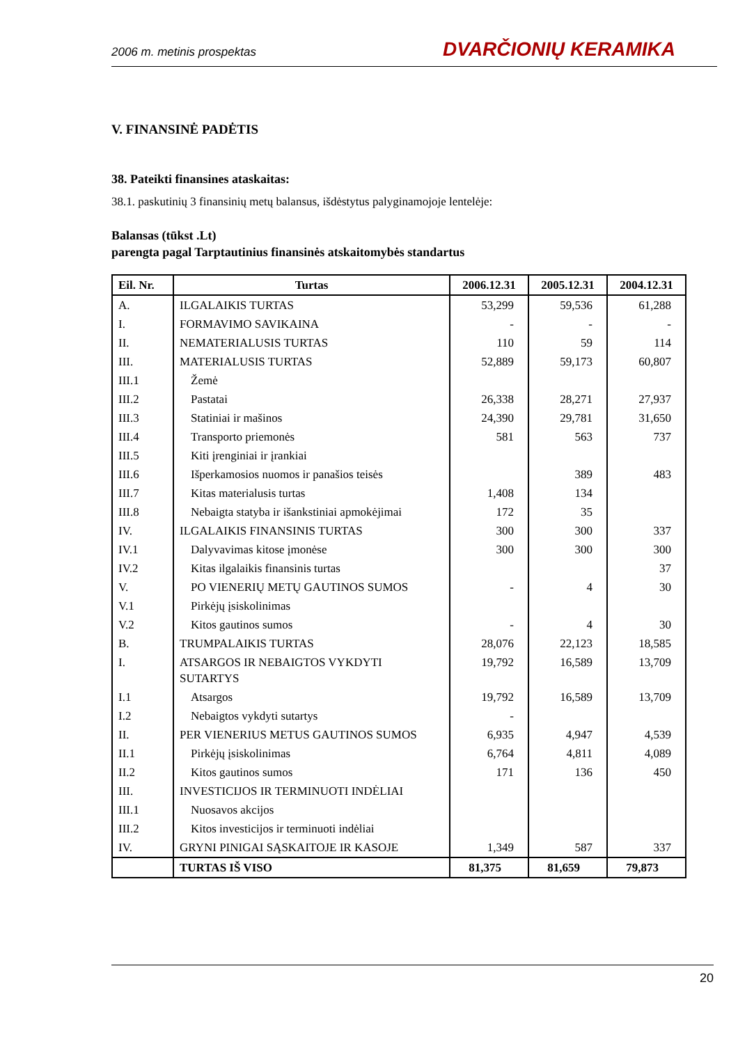2006 m. metinis prospektas DVARČIONIŲ KERAMIKA
V. FINANSINĖ PADĖTIS
38. Pateikti finansines ataskaitas:
38.1. paskutinių 3 finansinių metų balansus, išdėstytus palyginamojoje lentelėje:
Balansas (tūkst .Lt)
parengta pagal Tarptautinius finansinės atskaitomybės standartus
| Eil. Nr. | Turtas | 2006.12.31 | 2005.12.31 | 2004.12.31 |
| --- | --- | --- | --- | --- |
| A. | ILGALAIKIS TURTAS | 53,299 | 59,536 | 61,288 |
| I. | FORMAVIMO SAVIKAINA | - | - | - |
| II. | NEMATERIALUSIS TURTAS | 110 | 59 | 114 |
| III. | MATERIALUSIS TURTAS | 52,889 | 59,173 | 60,807 |
| III.1 | Žemė | | | |
| III.2 | Pastatai | 26,338 | 28,271 | 27,937 |
| III.3 | Statiniai ir mašinos | 24,390 | 29,781 | 31,650 |
| III.4 | Transporto priemonės | 581 | 563 | 737 |
| III.5 | Kiti įrenginiai ir įrankiai | | | |
| III.6 | Išperkamosios nuomos ir panašios teisės | | 389 | 483 |
| III.7 | Kitas materialusis turtas | 1,408 | 134 | |
| III.8 | Nebaigta statyba ir išankstiniai apmokėjimai | 172 | 35 | |
| IV. | ILGALAIKIS FINANSINIS TURTAS | 300 | 300 | 337 |
| IV.1 | Dalyvavimas kitose įmonėse | 300 | 300 | 300 |
| IV.2 | Kitas ilgalaikis finansinis turtas | | | 37 |
| V. | PO VIENERIŲ METŲ GAUTINOS SUMOS | - | 4 | 30 |
| V.1 | Pirkėjų įsiskolinimas | | | |
| V.2 | Kitos gautinos sumos | - | 4 | 30 |
| B. | TRUMPALAIKIS TURTAS | 28,076 | 22,123 | 18,585 |
| I. | ATSARGOS IR NEBAIGTOS VYKDYTI SUTARTYS | 19,792 | 16,589 | 13,709 |
| I.1 | Atsargos | 19,792 | 16,589 | 13,709 |
| I.2 | Nebaigtos vykdyti sutartys | - | | |
| II. | PER VIENERIUS METUS GAUTINOS SUMOS | 6,935 | 4,947 | 4,539 |
| II.1 | Pirkėjų įsiskolinimas | 6,764 | 4,811 | 4,089 |
| II.2 | Kitos gautinos sumos | 171 | 136 | 450 |
| III. | INVESTICIJOS IR TERMINUOTI INDĖLIAI | | | |
| III.1 | Nuosavos akcijos | | | |
| III.2 | Kitos investicijos ir terminuoti indėliai | | | |
| IV. | GRYNI PINIGAI SĄSKAITOJE IR KASOJE | 1,349 | 587 | 337 |
| | TURTAS IŠ VISO | 81,375 | 81,659 | 79,873 |
20